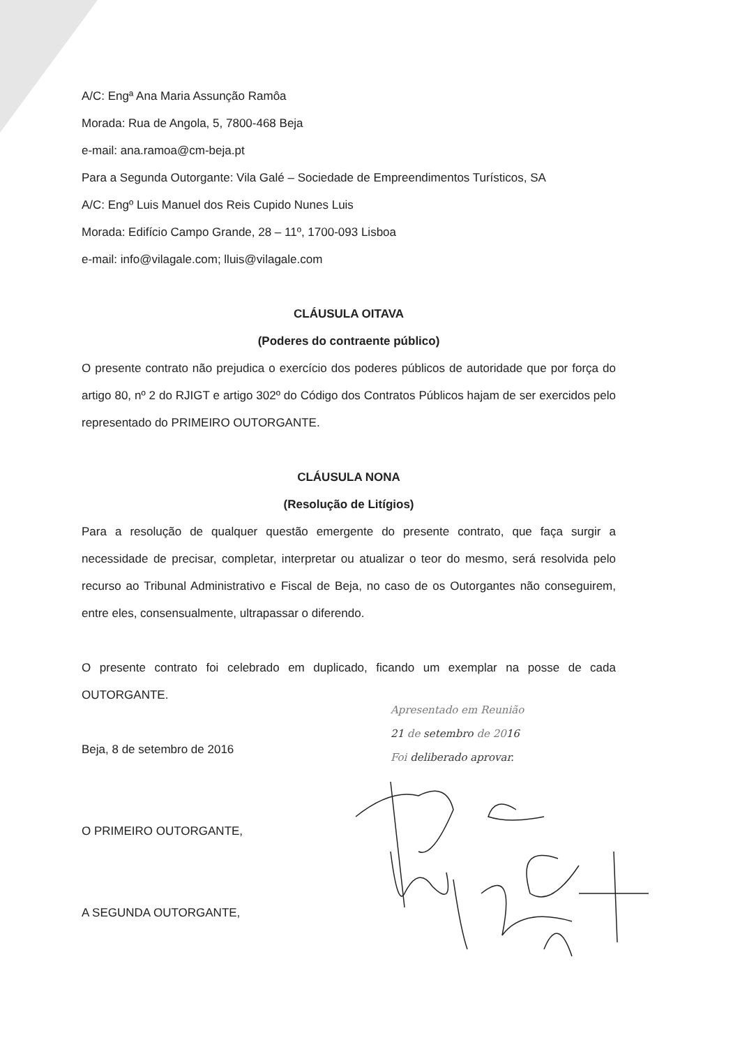A/C: Engª Ana Maria Assunção Ramôa
Morada: Rua de Angola, 5, 7800-468 Beja
e-mail: ana.ramoa@cm-beja.pt
Para a Segunda Outorgante: Vila Galé – Sociedade de Empreendimentos Turísticos, SA
A/C: Engº Luis Manuel dos Reis Cupido Nunes Luis
Morada: Edifício Campo Grande, 28 – 11º, 1700-093 Lisboa
e-mail: info@vilagale.com; lluis@vilagale.com
CLÁUSULA OITAVA
(Poderes do contraente público)
O presente contrato não prejudica o exercício dos poderes públicos de autoridade que por força do artigo 80, nº 2 do RJIGT e artigo 302º do Código dos Contratos Públicos hajam de ser exercidos pelo representado do PRIMEIRO OUTORGANTE.
CLÁUSULA NONA
(Resolução de Litígios)
Para a resolução de qualquer questão emergente do presente contrato, que faça surgir a necessidade de precisar, completar, interpretar ou atualizar o teor do mesmo, será resolvida pelo recurso ao Tribunal Administrativo e Fiscal de Beja, no caso de os Outorgantes não conseguirem, entre eles, consensualmente, ultrapassar o diferendo.
O presente contrato foi celebrado em duplicado, ficando um exemplar na posse de cada OUTORGANTE.
Beja, 8 de setembro de 2016
O PRIMEIRO OUTORGANTE,
A SEGUNDA OUTORGANTE,
Apresentado em Reunião
21 de setembro de 2016
Foi deliberado aprovar.